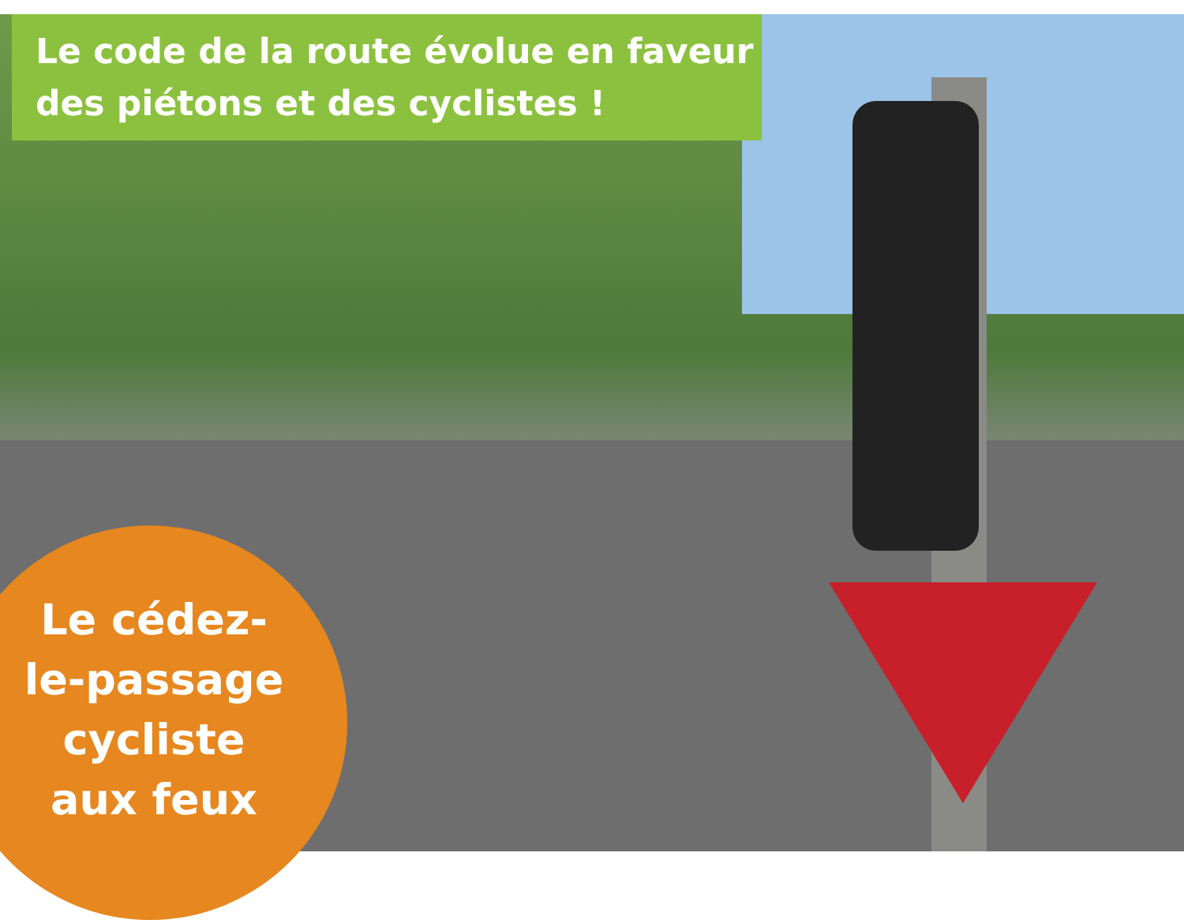Le code de la route évolue en faveur
des piétons et des cyclistes !
Le cédez-
le-passage
cycliste
aux feux